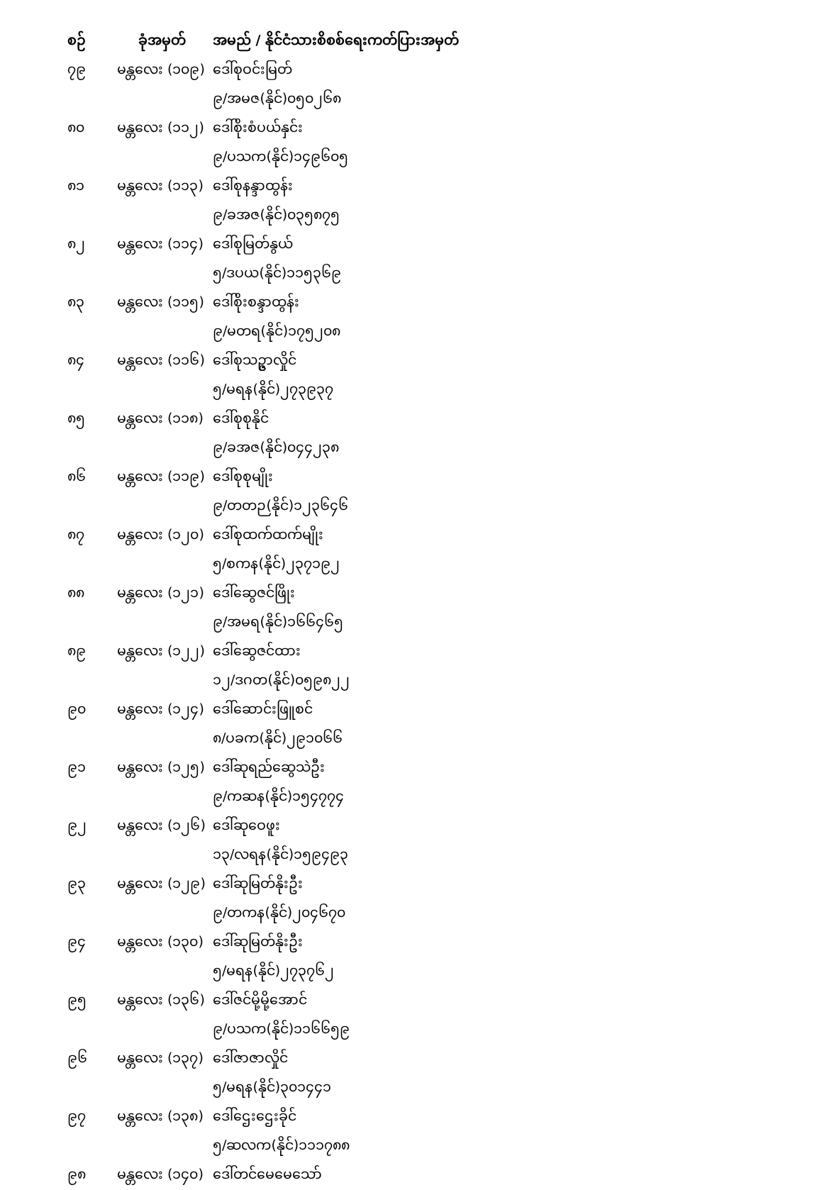| စဉ် | ခုံအမှတ် | အမည် / နိုင်ငံသားစိစစ်ရေးကတ်ပြားအမှတ် |
| --- | --- | --- |
| ၇၉ | မန္တလေး (၁၀၉) | ဒေါ်စုဝင်းမြတ် |
| | | ၉/အမဇ(နိုင်)၀၅၀၂၆၈ |
| ၈၀ | မန္တလေး (၁၁၂) | ဒေါ်စိုးစံပယ်နှင်း |
| | | ၉/ပသက(နိုင်)၁၄၉၆၀၅ |
| ၈၁ | မန္တလေး (၁၁၃) | ဒေါ်စုနန္ဒာထွန်း |
| | | ၉/ခအဇ(နိုင်)၀၃၅၈၇၅ |
| ၈၂ | မန္တလေး (၁၁၄) | ဒေါ်စုမြတ်နွယ် |
| | | ၅/ဒပယ(နိုင်)၁၁၅၃၆၉ |
| ၈၃ | မန္တလေး (၁၁၅) | ဒေါ်စိုးစန္ဒာထွန်း |
| | | ၉/မတရ(နိုင်)၁၇၅၂၀၈ |
| ၈၄ | မန္တလေး (၁၁၆) | ဒေါ်စုသဥ္ဇာလှိုင် |
| | | ၅/မရန(နိုင်)၂၇၃၉၃၇ |
| ၈၅ | မန္တလေး (၁၁၈) | ဒေါ်စုစုနိုင် |
| | | ၉/ခအဇ(နိုင်)၀၄၄၂၃၈ |
| ၈၆ | မန္တလေး (၁၁၉) | ဒေါ်စုစုမျိုး |
| | | ၉/တတဉ(နိုင်)၁၂၃၆၄၆ |
| ၈၇ | မန္တလေး (၁၂၀) | ဒေါ်စုထက်ထက်မျိုး |
| | | ၅/စကန(နိုင်)၂၃၇၁၉၂ |
| ၈၈ | မန္တလေး (၁၂၁) | ဒေါ်ဆွေဇင်ဖြိုး |
| | | ၉/အမရ(နိုင်)၁၆၆၄၆၅ |
| ၈၉ | မန္တလေး (၁၂၂) | ဒေါ်ဆွေဇင်ထား |
| | | ၁၂/ဒဂတ(နိုင်)၀၅၉၈၂၂ |
| ၉၀ | မန္တလေး (၁၂၄) | ဒေါ်ဆောင်းဖြူစင် |
| | | ၈/ပခက(နိုင်)၂၉၁၀၆၆ |
| ၉၁ | မန္တလေး (၁၂၅) | ဒေါ်ဆုရည်ဆွေသဲဦး |
| | | ၉/ကဆန(နိုင်)၁၅၄၇၇၄ |
| ၉၂ | မန္တလေး (၁၂၆) | ဒေါ်ဆုဝေဖူး |
| | | ၁၃/လရန(နိုင်)၁၅၉၄၉၃ |
| ၉၃ | မန္တလေး (၁၂၉) | ဒေါ်ဆုမြတ်နိုးဦး |
| | | ၉/တကန(နိုင်)၂၀၄၆၇၀ |
| ၉၄ | မန္တလေး (၁၃၀) | ဒေါ်ဆုမြတ်နိုးဦး |
| | | ၅/မရန(နိုင်)၂၇၃၇၆၂ |
| ၉၅ | မန္တလေး (၁၃၆) | ဒေါ်ဇင်မို့မို့အောင် |
| | | ၉/ပသက(နိုင်)၁၁၆၆၅၉ |
| ၉၆ | မန္တလေး (၁၃၇) | ဒေါ်ဇာဇာလှိုင် |
| | | ၅/မရန(နိုင်)၃၀၁၄၄၁ |
| ၉၇ | မန္တလေး (၁၃၈) | ဒေါ်ဌေးဌေးခိုင် |
| | | ၅/ဆလက(နိုင်)၁၁၁၇၈၈ |
| ၉၈ | မန္တလေး (၁၄၀) | ဒေါ်တင်မေမေသော် |